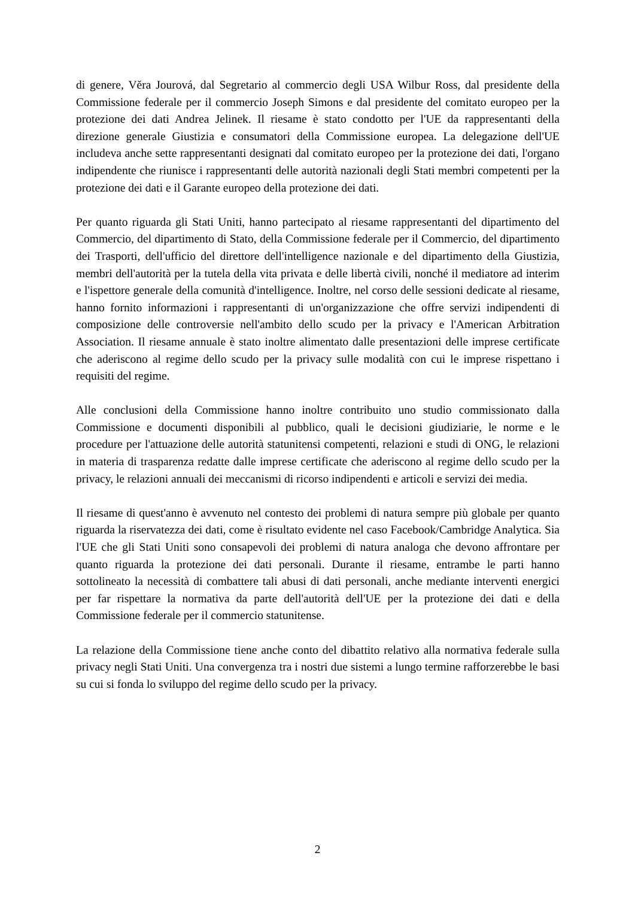di genere, Věra Jourová, dal Segretario al commercio degli USA Wilbur Ross, dal presidente della Commissione federale per il commercio Joseph Simons e dal presidente del comitato europeo per la protezione dei dati Andrea Jelinek. Il riesame è stato condotto per l'UE da rappresentanti della direzione generale Giustizia e consumatori della Commissione europea. La delegazione dell'UE includeva anche sette rappresentanti designati dal comitato europeo per la protezione dei dati, l'organo indipendente che riunisce i rappresentanti delle autorità nazionali degli Stati membri competenti per la protezione dei dati e il Garante europeo della protezione dei dati.
Per quanto riguarda gli Stati Uniti, hanno partecipato al riesame rappresentanti del dipartimento del Commercio, del dipartimento di Stato, della Commissione federale per il Commercio, del dipartimento dei Trasporti, dell'ufficio del direttore dell'intelligence nazionale e del dipartimento della Giustizia, membri dell'autorità per la tutela della vita privata e delle libertà civili, nonché il mediatore ad interim e l'ispettore generale della comunità d'intelligence. Inoltre, nel corso delle sessioni dedicate al riesame, hanno fornito informazioni i rappresentanti di un'organizzazione che offre servizi indipendenti di composizione delle controversie nell'ambito dello scudo per la privacy e l'American Arbitration Association. Il riesame annuale è stato inoltre alimentato dalle presentazioni delle imprese certificate che aderiscono al regime dello scudo per la privacy sulle modalità con cui le imprese rispettano i requisiti del regime.
Alle conclusioni della Commissione hanno inoltre contribuito uno studio commissionato dalla Commissione e documenti disponibili al pubblico, quali le decisioni giudiziarie, le norme e le procedure per l'attuazione delle autorità statunitensi competenti, relazioni e studi di ONG, le relazioni in materia di trasparenza redatte dalle imprese certificate che aderiscono al regime dello scudo per la privacy, le relazioni annuali dei meccanismi di ricorso indipendenti e articoli e servizi dei media.
Il riesame di quest'anno è avvenuto nel contesto dei problemi di natura sempre più globale per quanto riguarda la riservatezza dei dati, come è risultato evidente nel caso Facebook/Cambridge Analytica. Sia l'UE che gli Stati Uniti sono consapevoli dei problemi di natura analoga che devono affrontare per quanto riguarda la protezione dei dati personali. Durante il riesame, entrambe le parti hanno sottolineato la necessità di combattere tali abusi di dati personali, anche mediante interventi energici per far rispettare la normativa da parte dell'autorità dell'UE per la protezione dei dati e della Commissione federale per il commercio statunitense.
La relazione della Commissione tiene anche conto del dibattito relativo alla normativa federale sulla privacy negli Stati Uniti. Una convergenza tra i nostri due sistemi a lungo termine rafforzerebbe le basi su cui si fonda lo sviluppo del regime dello scudo per la privacy.
2